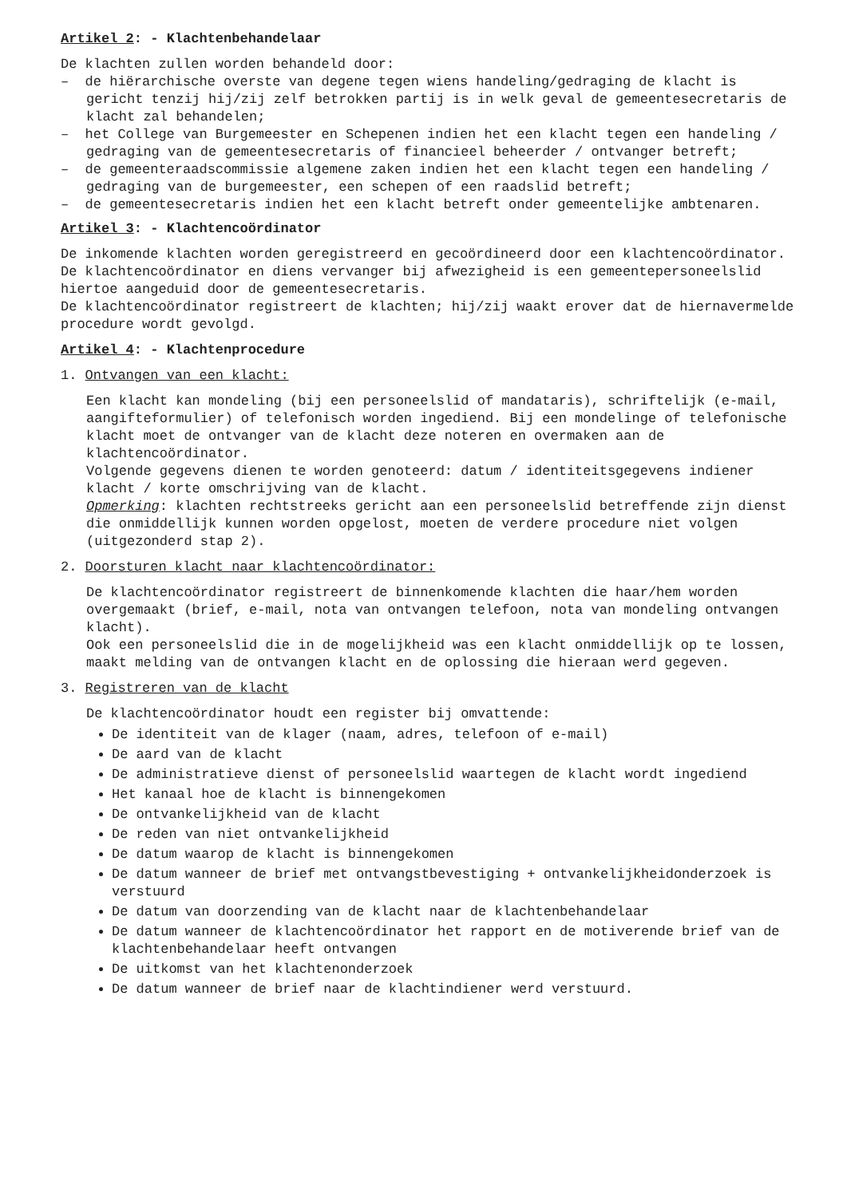Artikel 2: - Klachtenbehandelaar
De klachten zullen worden behandeld door:
– de hiërarchische overste van degene tegen wiens handeling/gedraging de klacht is gericht tenzij hij/zij zelf betrokken partij is in welk geval de gemeentesecretaris de klacht zal behandelen;
– het College van Burgemeester en Schepenen indien het een klacht tegen een handeling / gedraging van de gemeentesecretaris of financieel beheerder / ontvanger betreft;
– de gemeenteraadscommissie algemene zaken indien het een klacht tegen een handeling / gedraging van de burgemeester, een schepen of een raadslid betreft;
– de gemeentesecretaris indien het een klacht betreft onder gemeentelijke ambtenaren.
Artikel 3: - Klachtencoördinator
De inkomende klachten worden geregistreerd en gecoördineerd door een klachtencoördinator. De klachtencoördinator en diens vervanger bij afwezigheid is een gemeentepersoneelslid hiertoe aangeduid door de gemeentesecretaris.
De klachtencoördinator registreert de klachten; hij/zij waakt erover dat de hiernavermelde procedure wordt gevolgd.
Artikel 4: - Klachtenprocedure
1. Ontvangen van een klacht:
Een klacht kan mondeling (bij een personeelslid of mandataris), schriftelijk (e-mail, aangifteformulier) of telefonisch worden ingediend. Bij een mondelinge of telefonische klacht moet de ontvanger van de klacht deze noteren en overmaken aan de klachtencoördinator.
Volgende gegevens dienen te worden genoteerd: datum / identiteitsgegevens indiener klacht / korte omschrijving van de klacht.
Opmerking: klachten rechtstreeks gericht aan een personeelslid betreffende zijn dienst die onmiddellijk kunnen worden opgelost, moeten de verdere procedure niet volgen (uitgezonderd stap 2).
2. Doorsturen klacht naar klachtencoördinator:
De klachtencoördinator registreert de binnenkomende klachten die haar/hem worden overgemaakt (brief, e-mail, nota van ontvangen telefoon, nota van mondeling ontvangen klacht).
Ook een personeelslid die in de mogelijkheid was een klacht onmiddellijk op te lossen, maakt melding van de ontvangen klacht en de oplossing die hieraan werd gegeven.
3. Registreren van de klacht
De klachtencoördinator houdt een register bij omvattende:
De identiteit van de klager (naam, adres, telefoon of e-mail)
De aard van de klacht
De administratieve dienst of personeelslid waartegen de klacht wordt ingediend
Het kanaal hoe de klacht is binnengekomen
De ontvankelijkheid van de klacht
De reden van niet ontvankelijkheid
De datum waarop de klacht is binnengekomen
De datum wanneer de brief met ontvangstbevestiging + ontvankelijkheidonderzoek is verstuurd
De datum van doorzending van de klacht naar de klachtenbehandelaar
De datum wanneer de klachtencoördinator het rapport en de motiverende brief van de klachtenbehandelaar heeft ontvangen
De uitkomst van het klachtenonderzoek
De datum wanneer de brief naar de klachtindiener werd verstuurd.